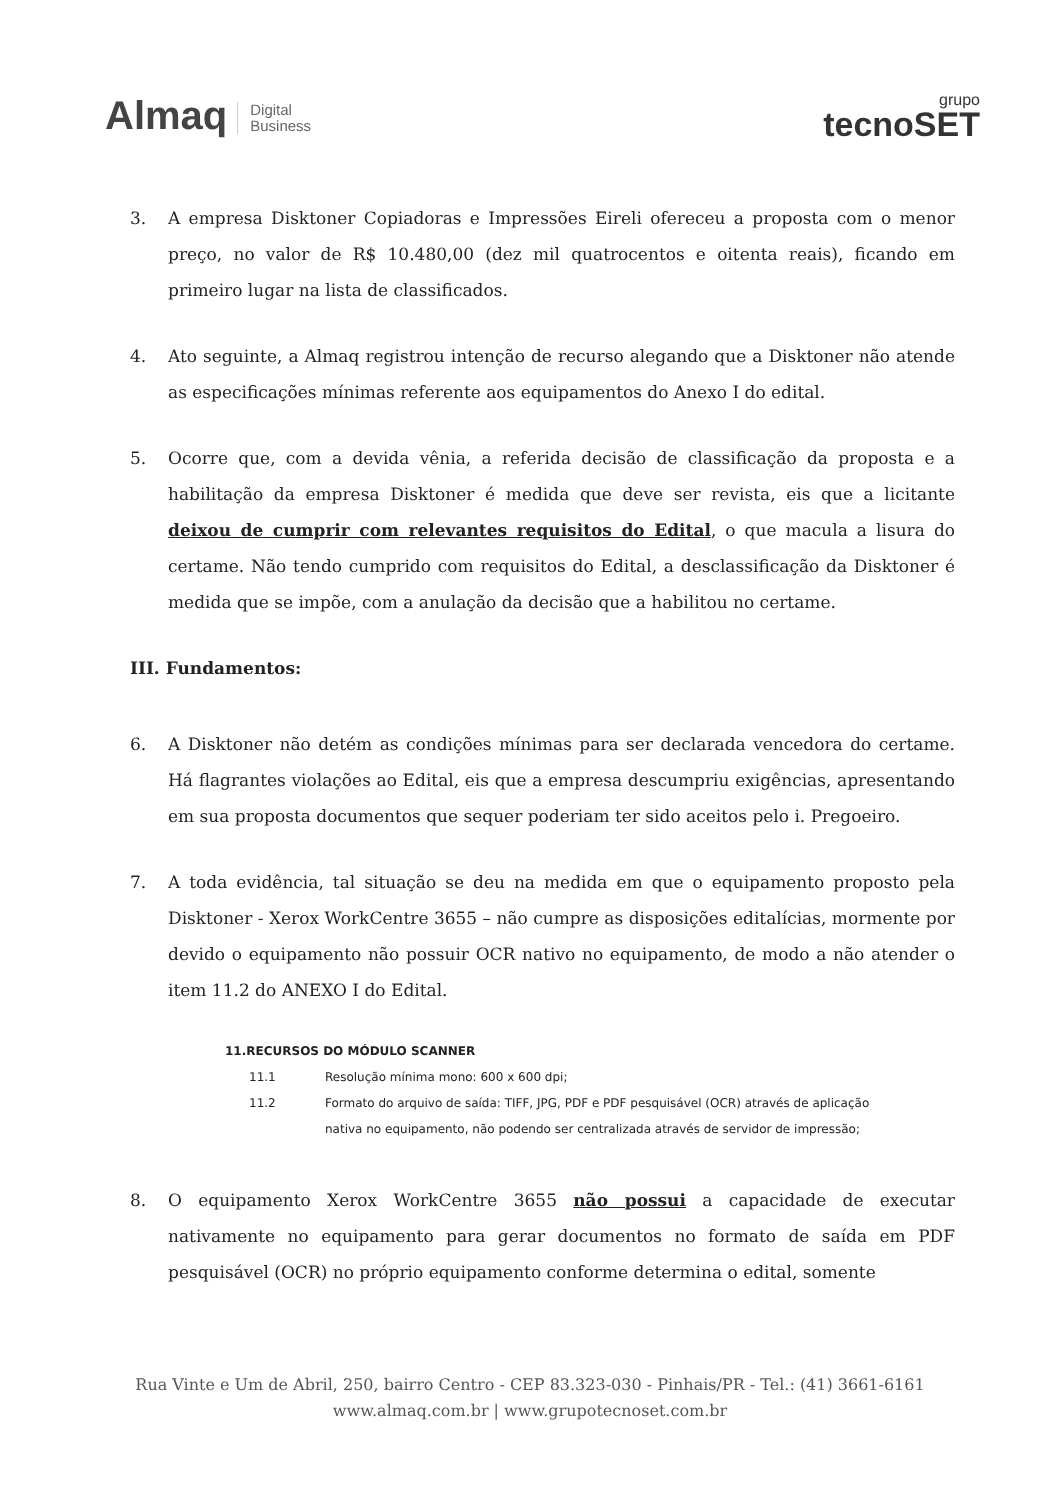Almaq Digital
Business
grupo
tecnoSET
3. A empresa Disktoner Copiadoras e Impressões Eireli ofereceu a proposta com o menor preço, no valor de R$ 10.480,00 (dez mil quatrocentos e oitenta reais), ficando em primeiro lugar na lista de classificados.
4. Ato seguinte, a Almaq registrou intenção de recurso alegando que a Disktoner não atende as especificações mínimas referente aos equipamentos do Anexo I do edital.
5. Ocorre que, com a devida vênia, a referida decisão de classificação da proposta e a habilitação da empresa Disktoner é medida que deve ser revista, eis que a licitante deixou de cumprir com relevantes requisitos do Edital, o que macula a lisura do certame. Não tendo cumprido com requisitos do Edital, a desclassificação da Disktoner é medida que se impõe, com a anulação da decisão que a habilitou no certame.
III. Fundamentos:
6. A Disktoner não detém as condições mínimas para ser declarada vencedora do certame. Há flagrantes violações ao Edital, eis que a empresa descumpriu exigências, apresentando em sua proposta documentos que sequer poderiam ter sido aceitos pelo i. Pregoeiro.
7. A toda evidência, tal situação se deu na medida em que o equipamento proposto pela Disktoner - Xerox WorkCentre 3655 – não cumpre as disposições editalícias, mormente por devido o equipamento não possuir OCR nativo no equipamento, de modo a não atender o item 11.2 do ANEXO I do Edital.
11.RECURSOS DO MÓDULO SCANNER
11.1 Resolução mínima mono: 600 x 600 dpi;
11.2 Formato do arquivo de saída: TIFF, JPG, PDF e PDF pesquisável (OCR) através de aplicação nativa no equipamento, não podendo ser centralizada através de servidor de impressão;
8. O equipamento Xerox WorkCentre 3655 não possui a capacidade de executar nativamente no equipamento para gerar documentos no formato de saída em PDF pesquisável (OCR) no próprio equipamento conforme determina o edital, somente
Rua Vinte e Um de Abril, 250, bairro Centro - CEP 83.323-030 - Pinhais/PR - Tel.: (41) 3661-6161
www.almaq.com.br | www.grupotecnoset.com.br